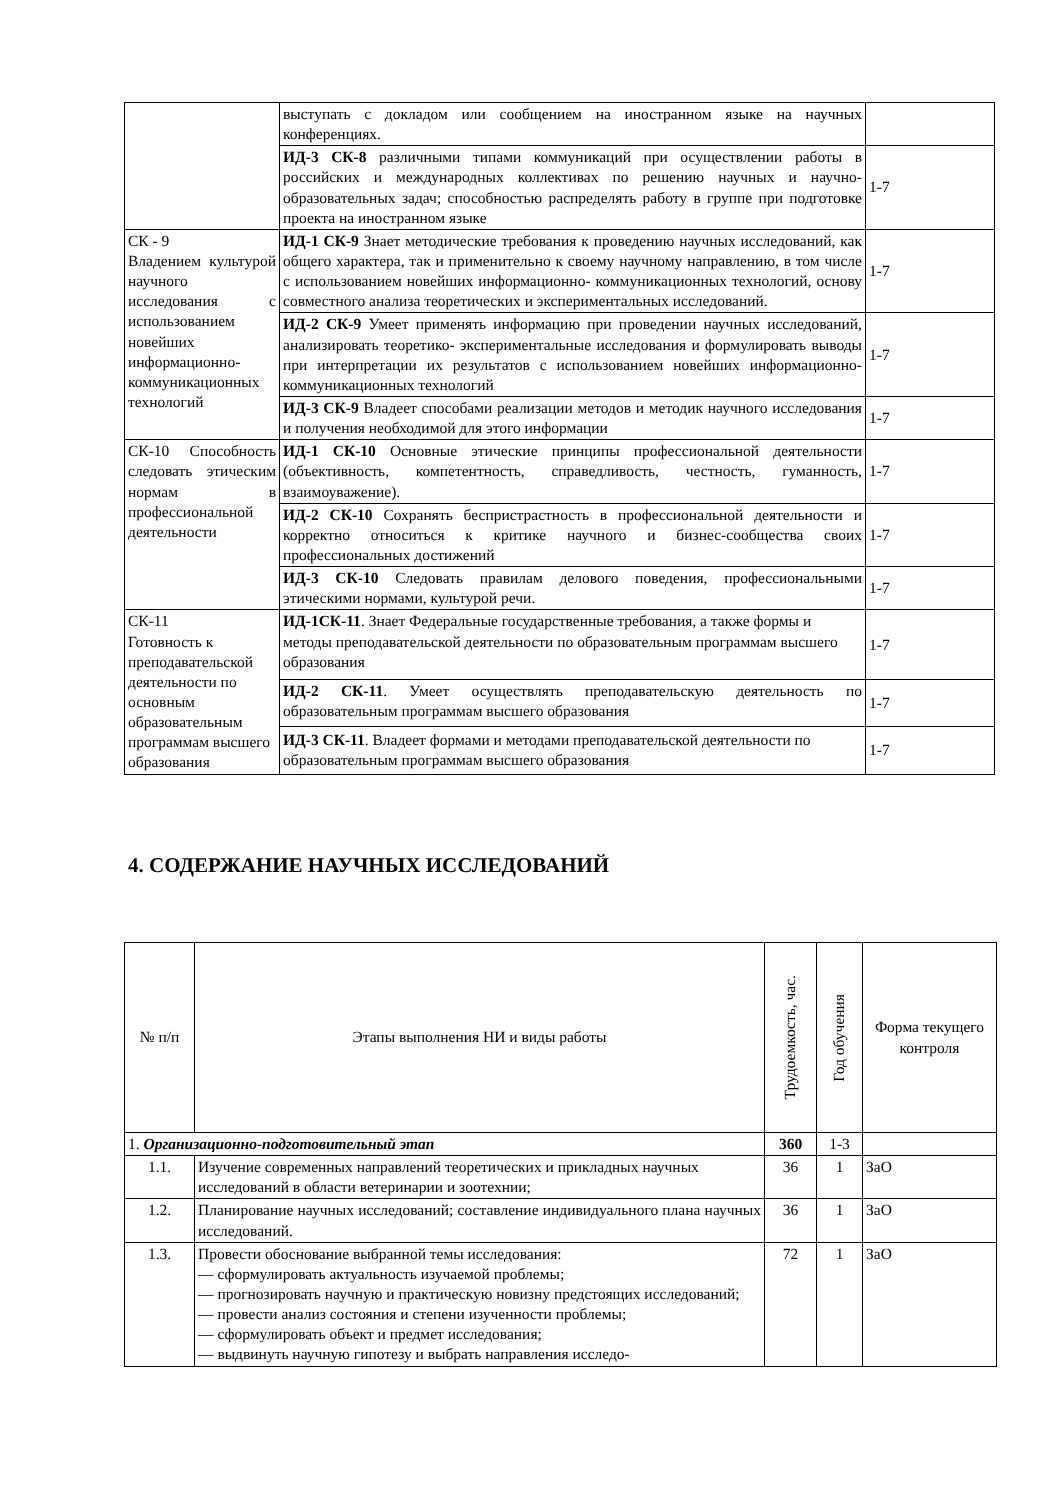| | выступать с докладом или сообщением на иностранном языке на научных конференциях. | |
| | ИД-3 СК-8 различными типами коммуникаций при осуществлении работы в российских и международных коллективах по решению научных и научно-образовательных задач; способностью распределять работу в группе при подготовке проекта на иностранном языке | 1-7 |
| СК - 9 Владением культурой научного исследования с использованием новейших информационно-коммуникационных технологий | ИД-1 СК-9 Знает методические требования к проведению научных исследований, как общего характера, так и применительно к своему научному направлению, в том числе с использованием новейших информационно- коммуникационных технологий, основу совместного анализа теоретических и экспериментальных исследований. | 1-7 |
| | ИД-2 СК-9 Умеет применять информацию при проведении научных исследований, анализировать теоретико- экспериментальные исследования и формулировать выводы при интерпретации их результатов с использованием новейших информационно-коммуникационных технологий | 1-7 |
| | ИД-3 СК-9 Владеет способами реализации методов и методик научного исследования и получения необходимой для этого информации | 1-7 |
| СК-10 Способность следовать этическим нормам в профессиональной деятельности | ИД-1 СК-10 Основные этические принципы профессиональной деятельности (объективность, компетентность, справедливость, честность, гуманность, взаимоуважение). | 1-7 |
| | ИД-2 СК-10 Сохранять беспристрастность в профессиональной деятельности и корректно относиться к критике научного и бизнес-сообщества своих профессиональных достижений | 1-7 |
| | ИД-3 СК-10 Следовать правилам делового поведения, профессиональными этическими нормами, культурой речи. | 1-7 |
| СК-11 Готовность к преподавательской деятельности по основным образовательным программам высшего образования | ИД-1СК-11 . Знает Федеральные государственные требования, а также формы и методы преподавательской деятельности по образовательным программам высшего образования | 1-7 |
| | ИД-2 СК-11 . Умеет осуществлять преподавательскую деятельность по образовательным программам высшего образования | 1-7 |
| | ИД-3 СК-11 . Владеет формами и методами преподавательской деятельности по образовательным программам высшего образования | 1-7 |
4. СОДЕРЖАНИЕ НАУЧНЫХ ИССЛЕДОВАНИЙ
| № п/п | Этапы выполнения НИ и виды работы | Трудоемкость, час. | Год обучения | Форма текущего контроля |
| --- | --- | --- | --- | --- |
| 1. Организационно-подготовительный этап | | 360 | 1-3 | |
| 1.1. | Изучение современных направлений теоретических и прикладных научных исследований в области ветеринарии и зоотехнии; | 36 | 1 | ЗаО |
| 1.2. | Планирование научных исследований; составление индивидуального плана научных исследований. | 36 | 1 | ЗаО |
| 1.3. | Провести обоснование выбранной темы исследования: — сформулировать актуальность изучаемой проблемы; — прогнозировать научную и практическую новизну предстоящих исследований; — провести анализ состояния и степени изученности проблемы; — сформулировать объект и предмет исследования; — выдвинуть научную гипотезу и выбрать направления исследо- | 72 | 1 | ЗаО |